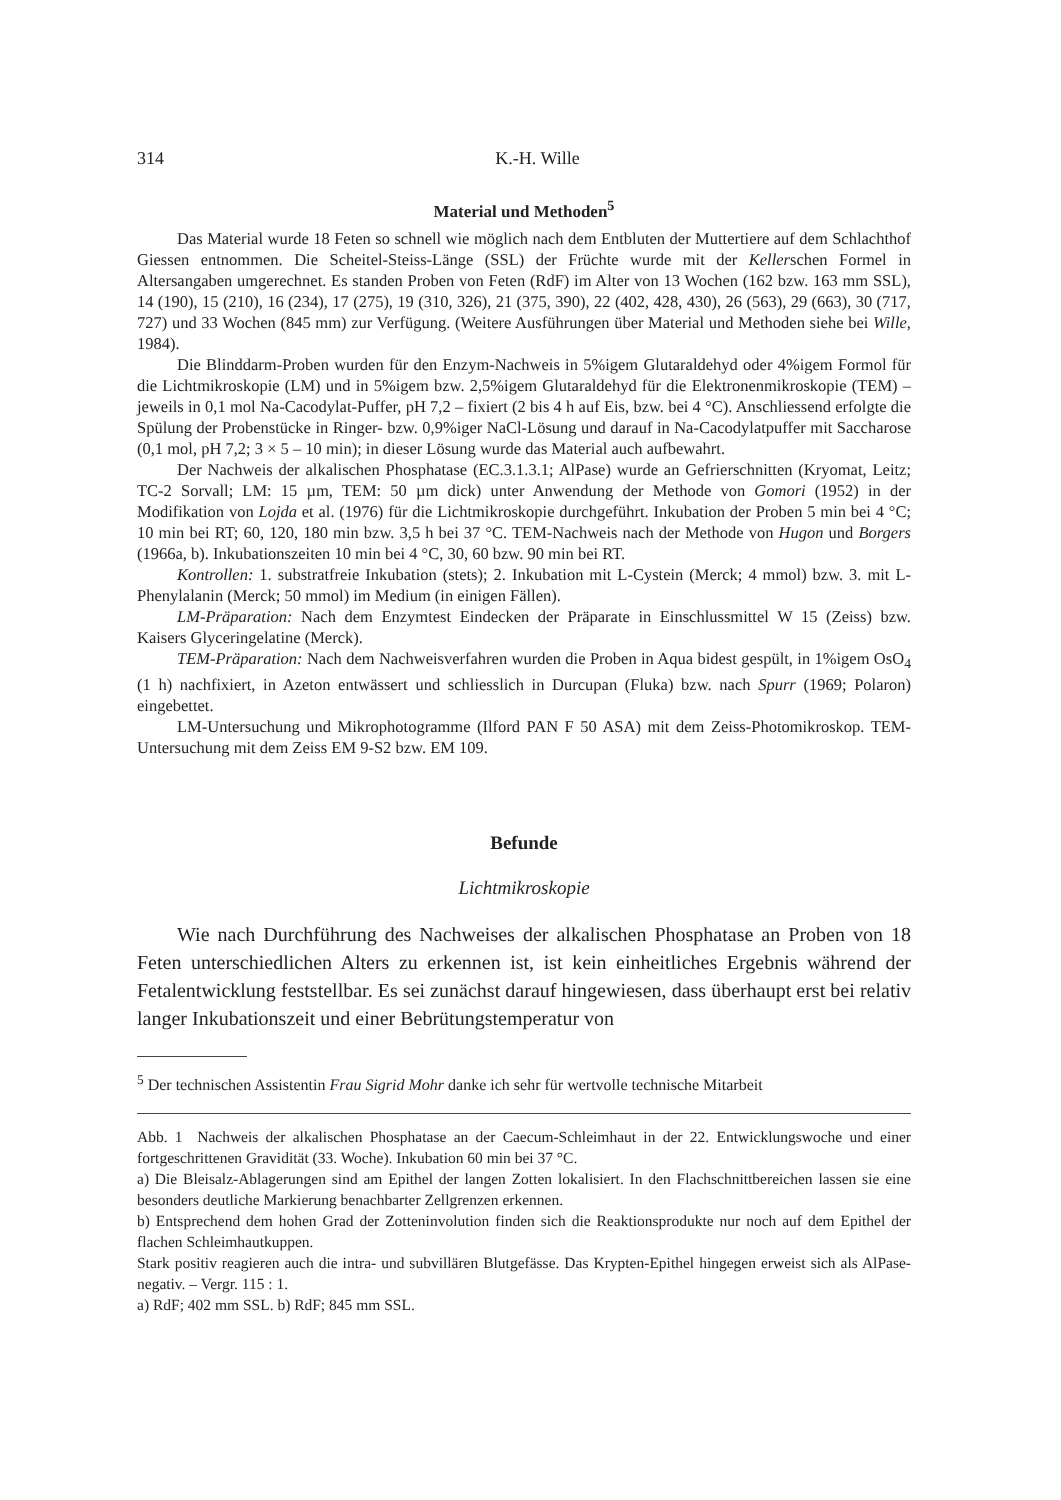314 K.-H. Wille
Material und Methoden<sup>5</sup>
Das Material wurde 18 Feten so schnell wie möglich nach dem Entbluten der Muttertiere auf dem Schlachthof Giessen entnommen. Die Scheitel-Steiss-Länge (SSL) der Früchte wurde mit der Kellerschen Formel in Altersangaben umgerechnet. Es standen Proben von Feten (RdF) im Alter von 13 Wochen (162 bzw. 163 mm SSL), 14 (190), 15 (210), 16 (234), 17 (275), 19 (310, 326), 21 (375, 390), 22 (402, 428, 430), 26 (563), 29 (663), 30 (717, 727) und 33 Wochen (845 mm) zur Verfügung. (Weitere Ausführungen über Material und Methoden siehe bei Wille, 1984).
Die Blinddarm-Proben wurden für den Enzym-Nachweis in 5%igem Glutaraldehyd oder 4%igem Formol für die Lichtmikroskopie (LM) und in 5%igem bzw. 2,5%igem Glutaraldehyd für die Elektronenmikroskopie (TEM) – jeweils in 0,1 mol Na-Cacodylat-Puffer, pH 7,2 – fixiert (2 bis 4 h auf Eis, bzw. bei 4 °C). Anschliessend erfolgte die Spülung der Probenstücke in Ringer- bzw. 0,9%iger NaCl-Lösung und darauf in Na-Cacodylatpuffer mit Saccharose (0,1 mol, pH 7,2; 3 × 5 – 10 min); in dieser Lösung wurde das Material auch aufbewahrt.
Der Nachweis der alkalischen Phosphatase (EC.3.1.3.1; AlPase) wurde an Gefrierschnitten (Kryomat, Leitz; TC-2 Sorvall; LM: 15 µm, TEM: 50 µm dick) unter Anwendung der Methode von Gomori (1952) in der Modifikation von Lojda et al. (1976) für die Lichtmikroskopie durchgeführt. Inkubation der Proben 5 min bei 4 °C; 10 min bei RT; 60, 120, 180 min bzw. 3,5 h bei 37 °C. TEM-Nachweis nach der Methode von Hugon und Borgers (1966a, b). Inkubationszeiten 10 min bei 4 °C, 30, 60 bzw. 90 min bei RT.
Kontrollen: 1. substratfreie Inkubation (stets); 2. Inkubation mit L-Cystein (Merck; 4 mmol) bzw. 3. mit L-Phenylalanin (Merck; 50 mmol) im Medium (in einigen Fällen).
LM-Präparation: Nach dem Enzymtest Eindecken der Präparate in Einschlussmittel W 15 (Zeiss) bzw. Kaisers Glyceringelatine (Merck).
TEM-Präparation: Nach dem Nachweisverfahren wurden die Proben in Aqua bidest gespült, in 1%igem OsO<sub>4</sub> (1 h) nachfixiert, in Azeton entwässert und schliesslich in Durcupan (Fluka) bzw. nach Spurr (1969; Polaron) eingebettet.
LM-Untersuchung und Mikrophotogramme (Ilford PAN F 50 ASA) mit dem Zeiss-Photomikroskop. TEM-Untersuchung mit dem Zeiss EM 9-S2 bzw. EM 109.
Befunde
Lichtmikroskopie
Wie nach Durchführung des Nachweises der alkalischen Phosphatase an Proben von 18 Feten unterschiedlichen Alters zu erkennen ist, ist kein einheitliches Ergebnis während der Fetalentwicklung feststellbar. Es sei zunächst darauf hingewiesen, dass überhaupt erst bei relativ langer Inkubationszeit und einer Bebrütungstemperatur von
<sup>5</sup> Der technischen Assistentin Frau Sigrid Mohr danke ich sehr für wertvolle technische Mitarbeit
Abb. 1 Nachweis der alkalischen Phosphatase an der Caecum-Schleimhaut in der 22. Entwicklungswoche und einer fortgeschrittenen Gravidität (33. Woche). Inkubation 60 min bei 37 °C.
a) Die Bleisalz-Ablagerungen sind am Epithel der langen Zotten lokalisiert. In den Flachschnittbereichen lassen sie eine besonders deutliche Markierung benachbarter Zellgrenzen erkennen.
b) Entsprechend dem hohen Grad der Zotteninvolution finden sich die Reaktionsprodukte nur noch auf dem Epithel der flachen Schleimhautkuppen.
Stark positiv reagieren auch die intra- und subvillären Blutgefässe. Das Krypten-Epithel hingegen erweist sich als AlPase-negativ. – Vergr. 115 : 1.
a) RdF; 402 mm SSL. b) RdF; 845 mm SSL.